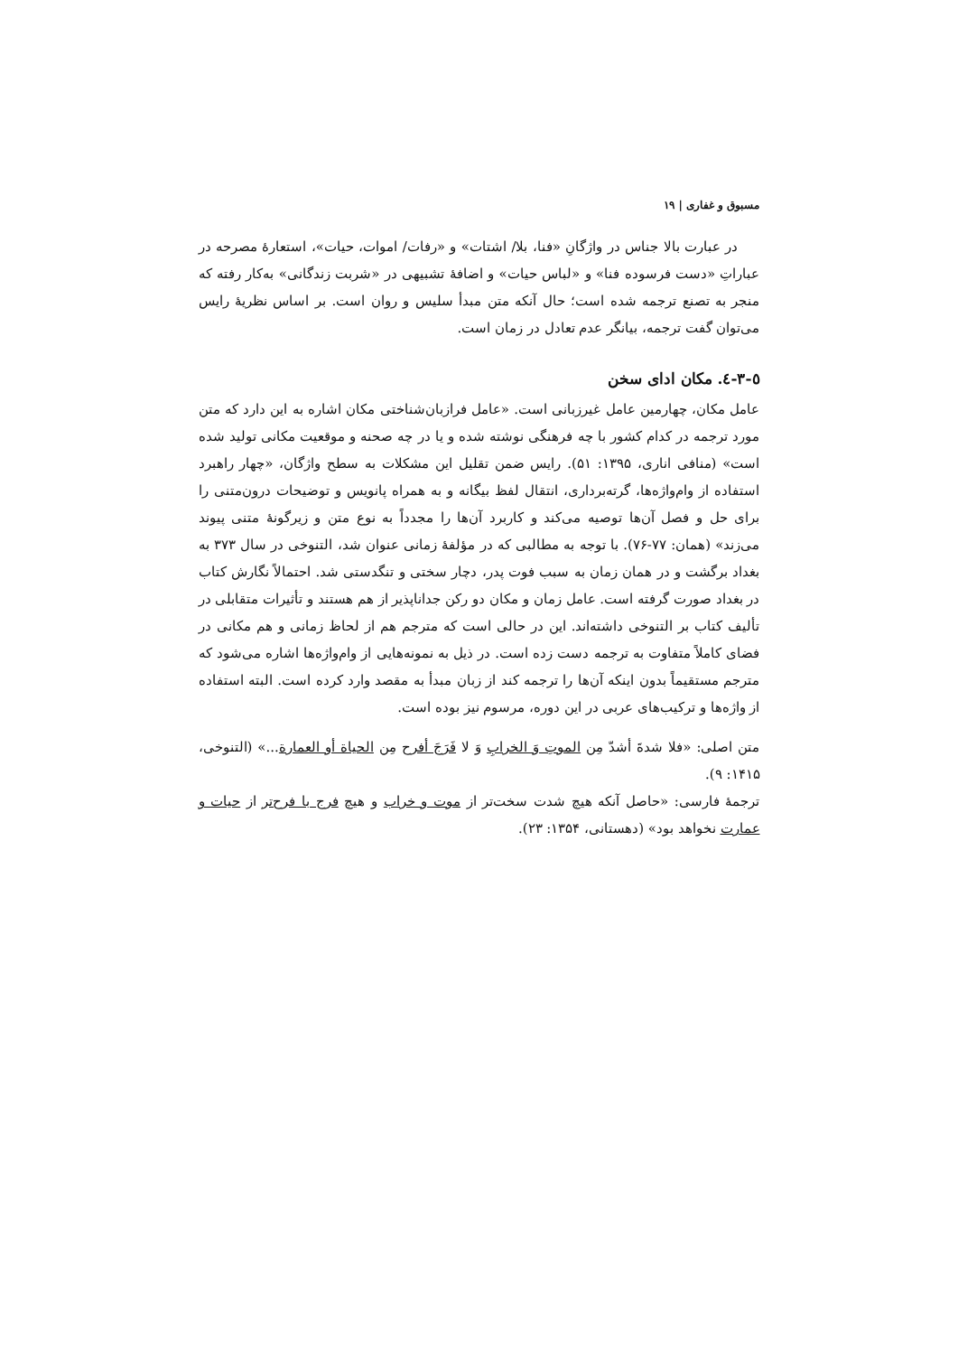مسبوق و غفاری | ۱۹
در عبارت بالا جناس در واژگانِ «فنا، بلا/ اشتات» و «رفات/ اموات، حیات»، استعارهٔ مصرحه در عباراتِ «دست فرسوده فنا» و «لباس حیات» و اضافهٔ تشبیهی در «شربت زندگانی» به‌کار رفته که منجر به تصنع ترجمه شده است؛ حال آنکه متن مبدأ سلیس و روان است. بر اساس نظریهٔ رایس می‌توان گفت ترجمه، بیانگر عدم تعادل در زمان است.
٥-٣-٤. مکان ادای سخن
عامل مکان، چهارمین عامل غیرزبانی است. «عامل فرازبان‌شناختی مکان اشاره به این دارد که متن مورد ترجمه در کدام کشور با چه فرهنگی نوشته شده و یا در چه صحنه و موقعیت مکانی تولید شده است» (منافی اناری، ۱۳۹۵: ۵۱). رایس ضمن تقلیل این مشکلات به سطح واژگان، «چهار راهبرد استفاده از وام‌واژه‌ها، گرته‌برداری، انتقال لفظ بیگانه و به همراه پانویس و توضیحات درون‌متنی را برای حل و فصل آن‌ها توصیه می‌کند و کاربرد آن‌ها را مجدداً به نوع متن و زیرگونهٔ متنی پیوند می‌زند» (همان: ۷۷-۷۶). با توجه به مطالبی که در مؤلفهٔ زمانی عنوان شد، التنوخی در سال ۳۷۳ به بغداد برگشت و در همان زمان به سبب فوت پدر، دچار سختی و تنگدستی شد. احتمالاً نگارش کتاب در بغداد صورت گرفته است. عامل زمان و مکان دو رکن جداناپذیر از هم هستند و تأثیرات متقابلی در تألیف کتاب بر التنوخی داشته‌اند. این در حالی است که مترجم هم از لحاظ زمانی و هم مکانی در فضای کاملاً متفاوت به ترجمه دست زده است. در ذیل به نمونه‌هایی از وام‌واژه‌ها اشاره می‌شود که مترجم مستقیماً بدون اینکه آن‌ها را ترجمه کند از زبان مبدأ به مقصد وارد کرده است. البته استفاده از واژه‌ها و ترکیب‌های عربی در این دوره، مرسوم نیز بوده است.
متن اصلی: «فلا شدةَ أشدّ مِن الموتِ وَ الخرابِ وَ لا فَرَجَ أفرح مِن الحیاة أو العمارة...» (التنوخی، ۱۴۱۵: ۹).
ترجمهٔ فارسی: «حاصل آنکه هیچ شدت سخت‌تر از موت و خراب و هیچ فرج با فرح‌تر از حیات و عمارت نخواهد بود» (دهستانی، ۱۳۵۴: ۲۳).